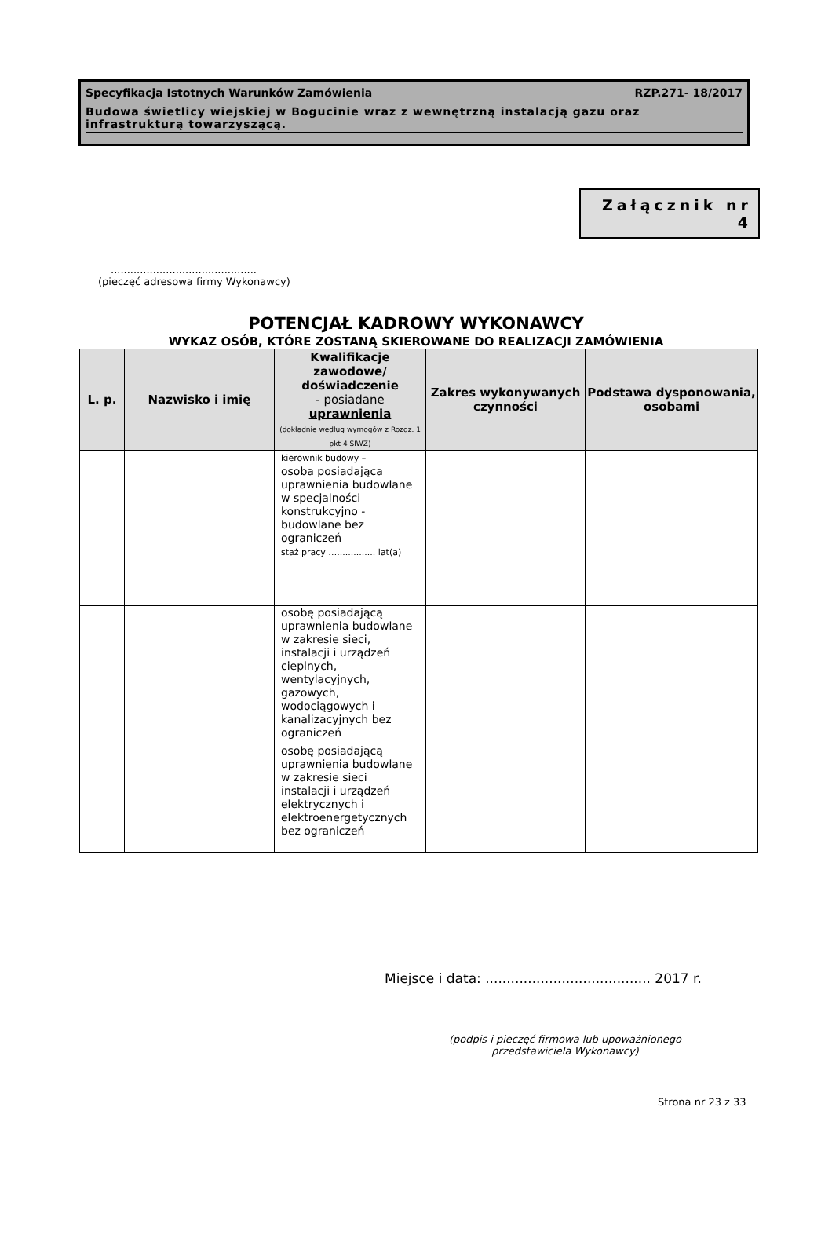Specyfikacja Istotnych Warunków Zamówienia RZP.271- 18/2017
Budowa świetlicy wiejskiej w Bogucinie wraz z wewnętrzną instalacją gazu oraz infrastrukturą towarzyszącą.
Załącznik nr 4
.............................................
(pieczęć adresowa firmy Wykonawcy)
POTENCJAŁ KADROWY WYKONAWCY
WYKAZ OSÓB, KTÓRE ZOSTANĄ SKIEROWANE DO REALIZACJI ZAMÓWIENIA
| L. p. | Nazwisko i imię | Kwalifikacje zawodowe/ doświadczenie - posiadane uprawnienia (dokładnie według wymogów z Rozdz. 1 pkt 4 SIWZ) | Zakres wykonywanych czynności | Podstawa dysponowania, osobami |
| --- | --- | --- | --- | --- |
| | | kierownik budowy – osoba posiadająca uprawnienia budowlane w specjalności konstrukcyjno - budowlane bez ograniczeń staż pracy ….............. lat(a) | | |
| | | osobę posiadającą uprawnienia budowlane w zakresie sieci, instalacji i urządzeń cieplnych, wentylacyjnych, gazowych, wodociągowych i kanalizacyjnych bez ograniczeń | | |
| | | osobę posiadającą uprawnienia budowlane w zakresie sieci instalacji i urządzeń elektrycznych i elektroenergetycznych bez ograniczeń | | |
Miejsce i data: ....................................... 2017 r.
(podpis i pieczęć firmowa lub upoważnionego przedstawiciela Wykonawcy)
Strona nr 23 z 33